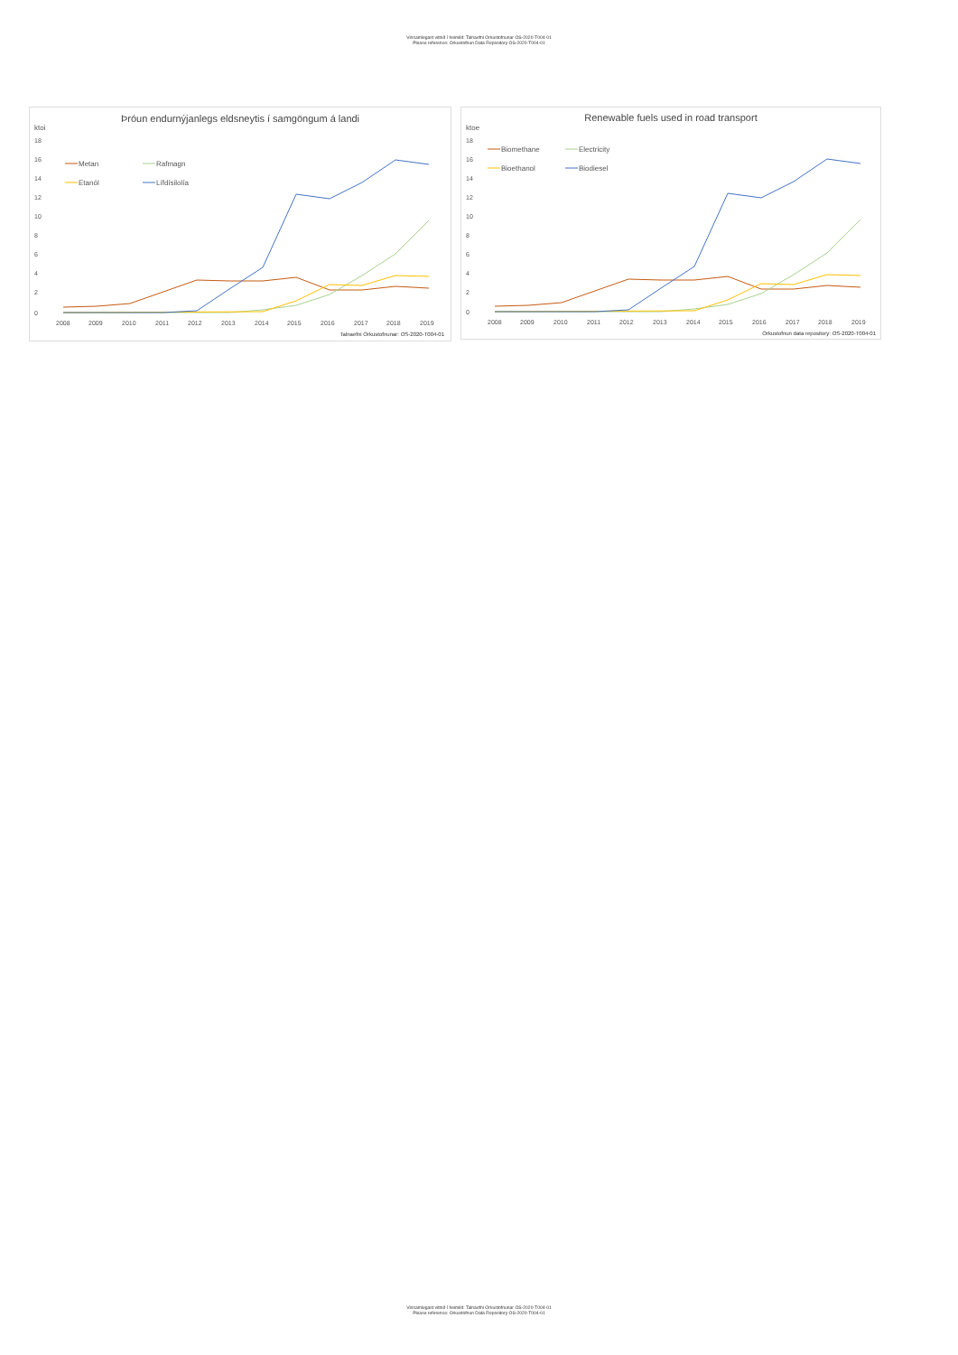Vinsamlegast vitnið í heimild: Talnaefni Orkustofnunar OS-2020-T004-01
Please reference: Orkustofnun Data Repository OS-2020-T004-01
Þróun endurnýjanlegs eldsneytis í samgöngum á landi
ktoi
18
16
14
12
10
8
6
4
2
0
2008
2009
2010
2011
2012
2013
2014
2015
2016
2017
2018
2019
Talnaefni Orkustofnunar: OS-2020-T004-01
Metan
Rafmagn
Etanól
Lífdísilolía
Renewable fuels used in road transport
ktoe
18
16
14
12
10
8
6
4
2
0
2008
2009
2010
2011
2012
2013
2014
2015
2016
2017
2018
2019
Orkustofnun data repository: OS-2020-T004-01
Biomethane
Electricity
Bioethanol
Biodiesel
Vinsamlegast vitnið í heimild: Talnaefni Orkustofnunar OS-2020-T004-01
Please reference: Orkustofnun Data Repository OS-2020-T004-01